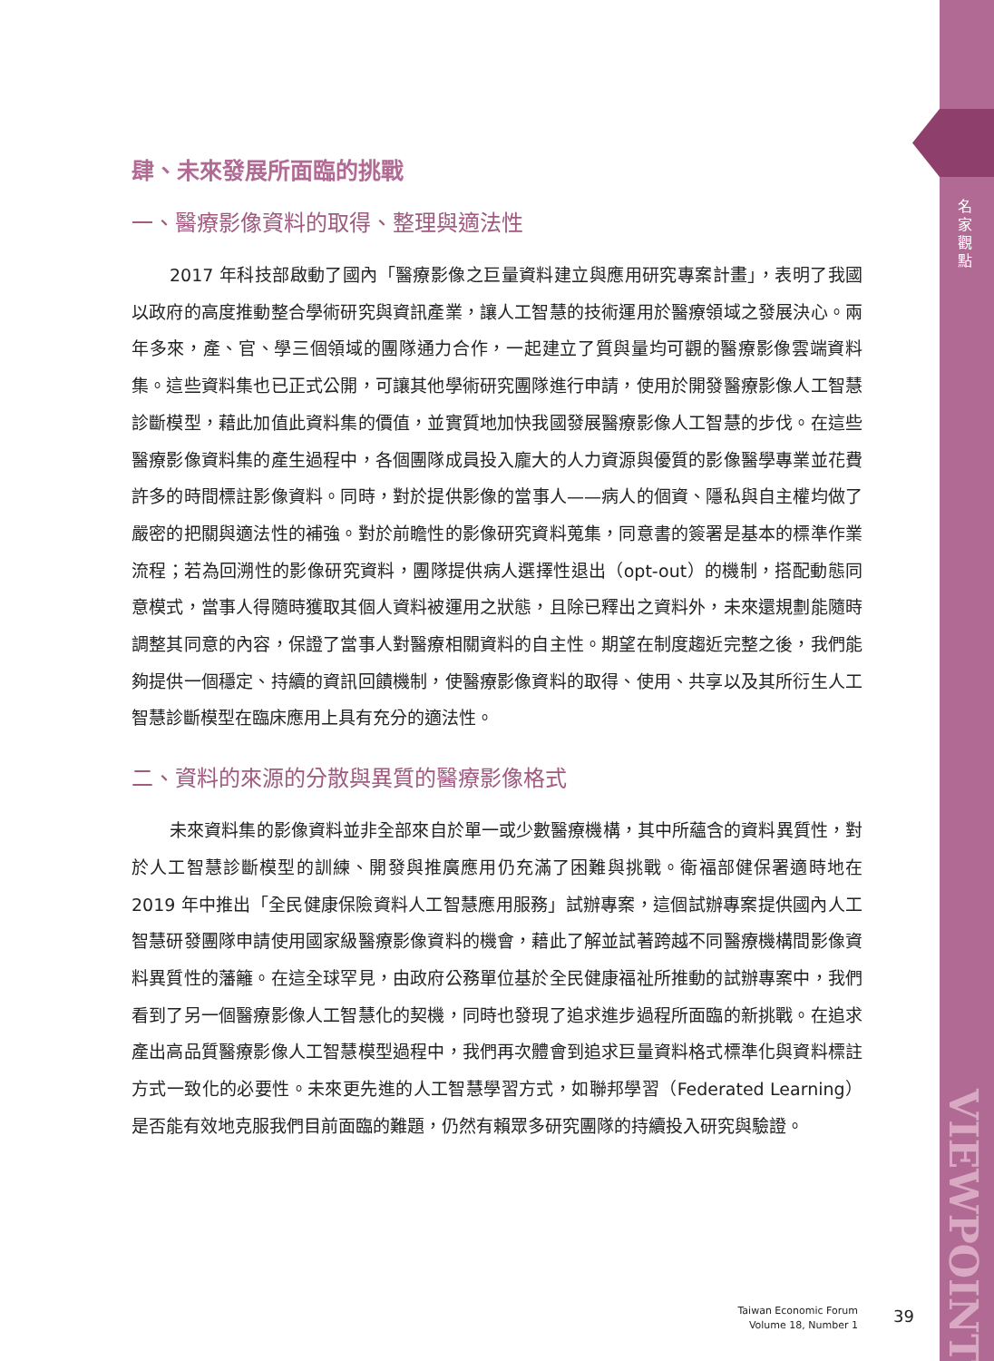名家觀點
VIEWPOINT
肆、未來發展所面臨的挑戰
一、醫療影像資料的取得、整理與適法性
2017 年科技部啟動了國內「醫療影像之巨量資料建立與應用研究專案計畫」，表明了我國以政府的高度推動整合學術研究與資訊產業，讓人工智慧的技術運用於醫療領域之發展決心。兩年多來，產、官、學三個領域的團隊通力合作，一起建立了質與量均可觀的醫療影像雲端資料集。這些資料集也已正式公開，可讓其他學術研究團隊進行申請，使用於開發醫療影像人工智慧診斷模型，藉此加值此資料集的價值，並實質地加快我國發展醫療影像人工智慧的步伐。在這些醫療影像資料集的產生過程中，各個團隊成員投入龐大的人力資源與優質的影像醫學專業並花費許多的時間標註影像資料。同時，對於提供影像的當事人——病人的個資、隱私與自主權均做了嚴密的把關與適法性的補強。對於前瞻性的影像研究資料蒐集，同意書的簽署是基本的標準作業流程；若為回溯性的影像研究資料，團隊提供病人選擇性退出（opt-out）的機制，搭配動態同意模式，當事人得隨時獲取其個人資料被運用之狀態，且除已釋出之資料外，未來還規劃能隨時調整其同意的內容，保證了當事人對醫療相關資料的自主性。期望在制度趨近完整之後，我們能夠提供一個穩定、持續的資訊回饋機制，使醫療影像資料的取得、使用、共享以及其所衍生人工智慧診斷模型在臨床應用上具有充分的適法性。
二、資料的來源的分散與異質的醫療影像格式
未來資料集的影像資料並非全部來自於單一或少數醫療機構，其中所蘊含的資料異質性，對於人工智慧診斷模型的訓練、開發與推廣應用仍充滿了困難與挑戰。衛福部健保署適時地在 2019 年中推出「全民健康保險資料人工智慧應用服務」試辦專案，這個試辦專案提供國內人工智慧研發團隊申請使用國家級醫療影像資料的機會，藉此了解並試著跨越不同醫療機構間影像資料異質性的藩籬。在這全球罕見，由政府公務單位基於全民健康福祉所推動的試辦專案中，我們看到了另一個醫療影像人工智慧化的契機，同時也發現了追求進步過程所面臨的新挑戰。在追求產出高品質醫療影像人工智慧模型過程中，我們再次體會到追求巨量資料格式標準化與資料標註方式一致化的必要性。未來更先進的人工智慧學習方式，如聯邦學習（Federated Learning）是否能有效地克服我們目前面臨的難題，仍然有賴眾多研究團隊的持續投入研究與驗證。
Taiwan Economic Forum
Volume 18, Number 1
39